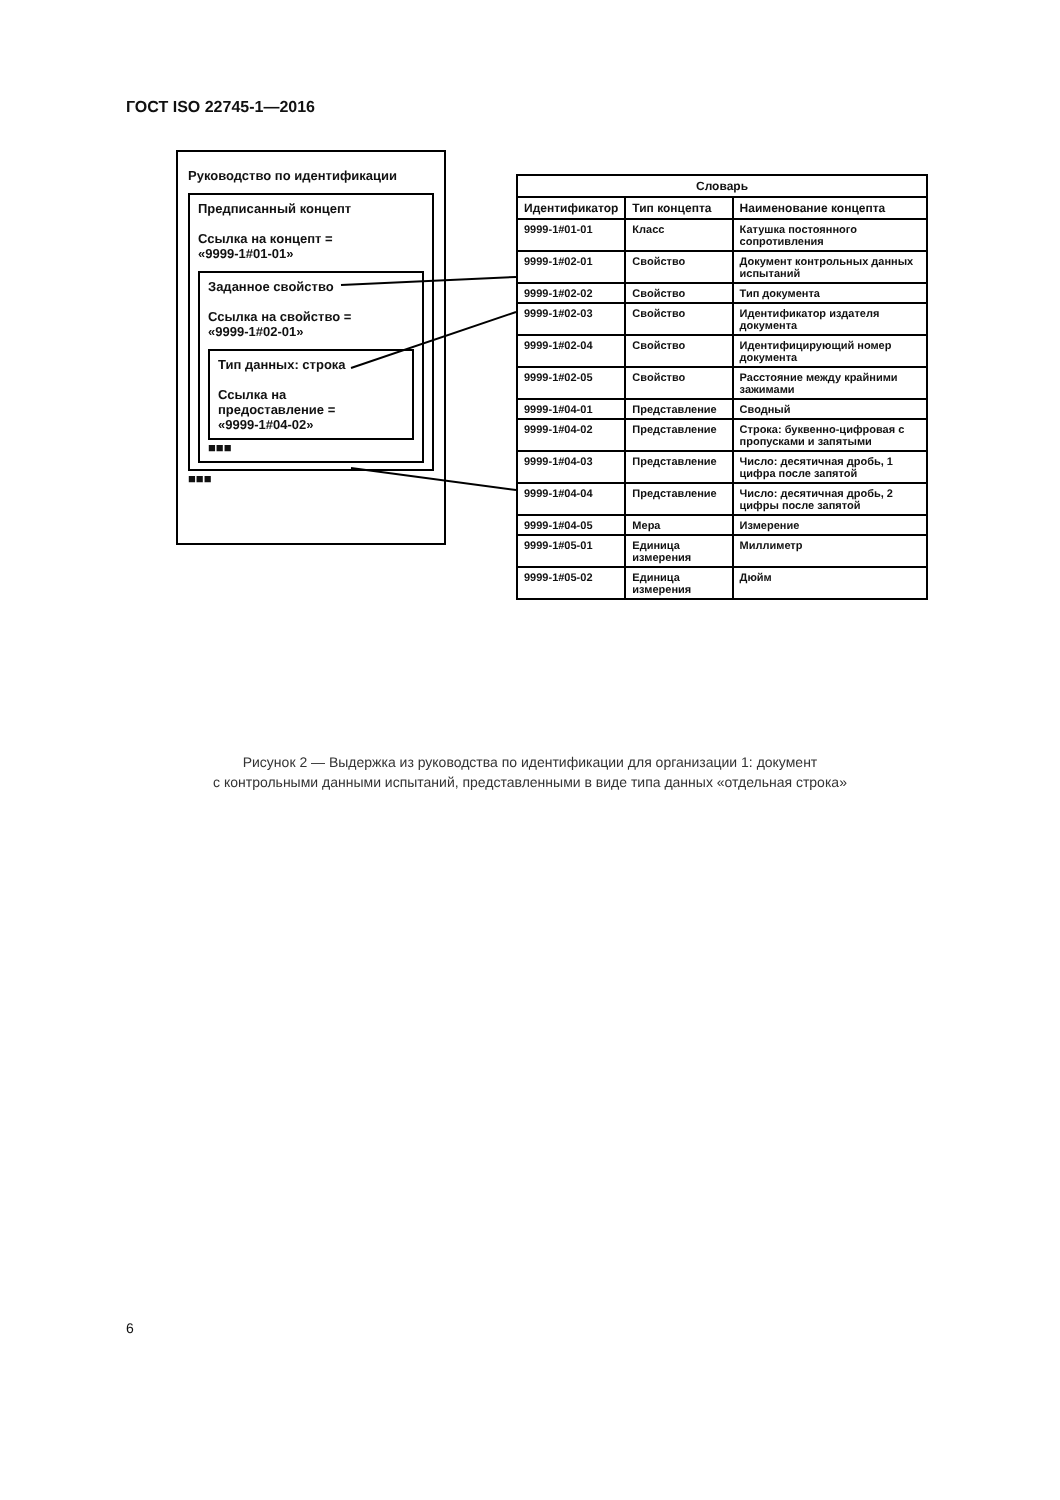ГОСТ ISO 22745-1—2016
Руководство по идентификации
Предписанный концепт
Ссылка на концепт =
«9999-1#01-01»
Заданное свойство
Ссылка на свойство =
«9999-1#02-01»
Тип данных: строка
Ссылка на
предоставление =
«9999-1#04-02»
■■■
■■■
| Словарь | | |
| --- | --- | --- |
| Идентификатор | Тип концепта | Наименование концепта |
| 9999-1#01-01 | Класс | Катушка постоянного сопротивления |
| 9999-1#02-01 | Свойство | Документ контрольных данных испытаний |
| 9999-1#02-02 | Свойство | Тип документа |
| 9999-1#02-03 | Свойство | Идентификатор издателя документа |
| 9999-1#02-04 | Свойство | Идентифицирующий номер документа |
| 9999-1#02-05 | Свойство | Расстояние между крайними зажимами |
| 9999-1#04-01 | Представление | Сводный |
| 9999-1#04-02 | Представление | Строка: буквенно-цифровая с пропусками и запятыми |
| 9999-1#04-03 | Представление | Число: десятичная дробь, 1 цифра после запятой |
| 9999-1#04-04 | Представление | Число: десятичная дробь, 2 цифры после запятой |
| 9999-1#04-05 | Мера | Измерение |
| 9999-1#05-01 | Единица измерения | Миллиметр |
| 9999-1#05-02 | Единица измерения | Дюйм |
Рисунок 2 — Выдержка из руководства по идентификации для организации 1: документ
с контрольными данными испытаний, представленными в виде типа данных «отдельная строка»
6